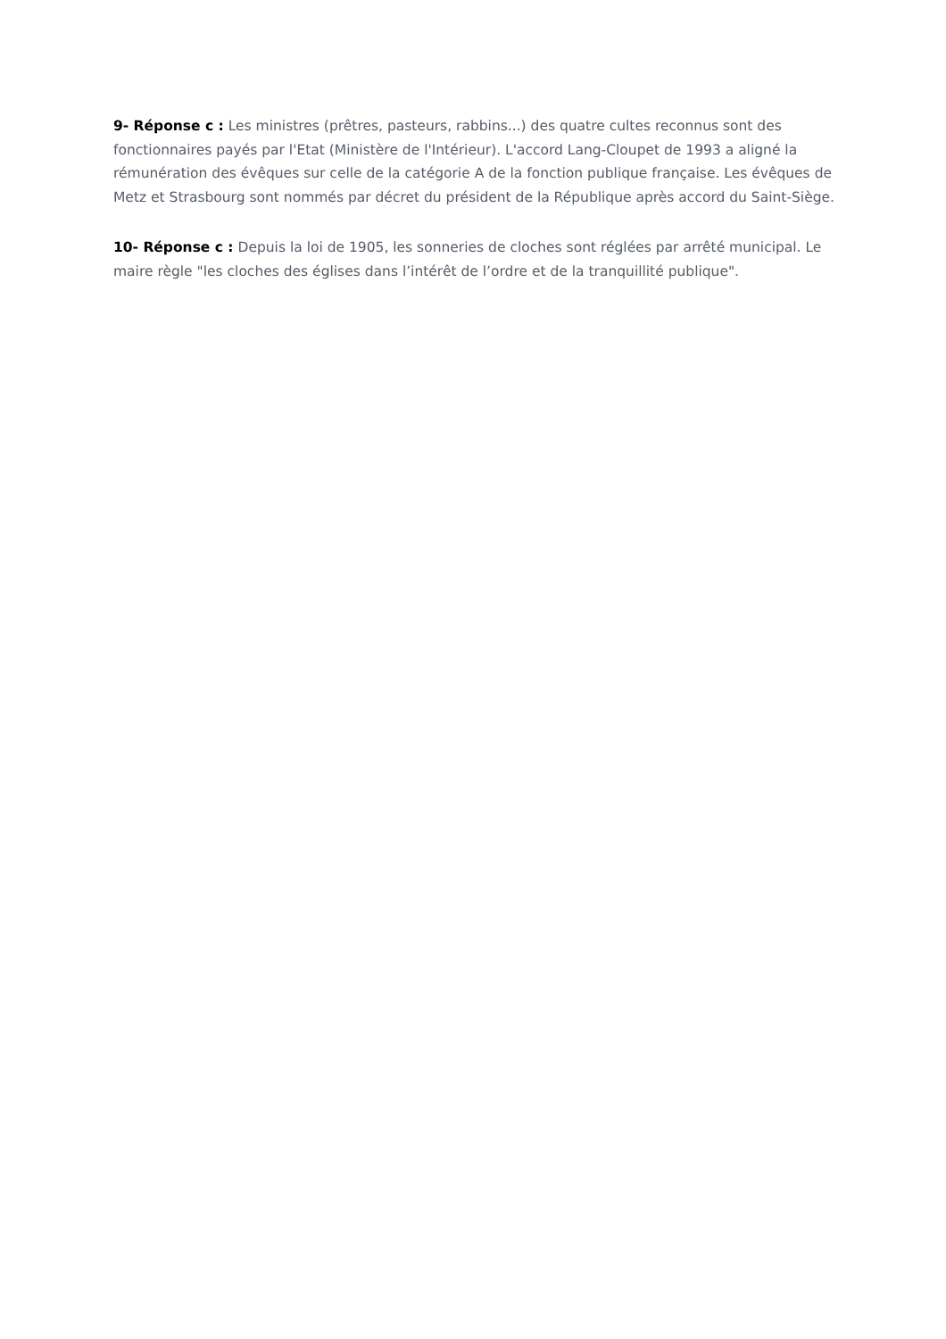9- Réponse c : Les ministres (prêtres, pasteurs, rabbins...) des quatre cultes reconnus sont des fonctionnaires payés par l'Etat (Ministère de l'Intérieur). L'accord Lang-Cloupet de 1993 a aligné la rémunération des évêques sur celle de la catégorie A de la fonction publique française. Les évêques de Metz et Strasbourg sont nommés par décret du président de la République après accord du Saint-Siège.
10- Réponse c : Depuis la loi de 1905, les sonneries de cloches sont réglées par arrêté municipal. Le maire règle "les cloches des églises dans l’intérêt de l’ordre et de la tranquillité publique".